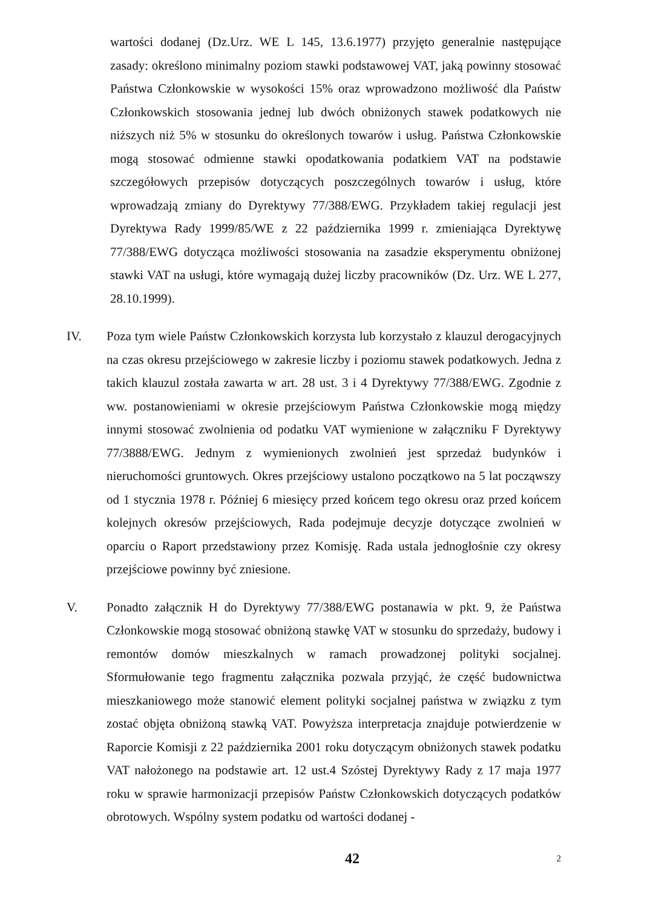wartości dodanej (Dz.Urz. WE L 145, 13.6.1977) przyjęto generalnie następujące zasady: określono minimalny poziom stawki podstawowej VAT, jaką powinny stosować Państwa Członkowskie w wysokości 15% oraz wprowadzono możliwość dla Państw Członkowskich stosowania jednej lub dwóch obniżonych stawek podatkowych nie niższych niż 5% w stosunku do określonych towarów i usług. Państwa Członkowskie mogą stosować odmienne stawki opodatkowania podatkiem VAT na podstawie szczegółowych przepisów dotyczących poszczególnych towarów i usług, które wprowadzają zmiany do Dyrektywy 77/388/EWG. Przykładem takiej regulacji jest Dyrektywa Rady 1999/85/WE z 22 października 1999 r. zmieniająca Dyrektywę 77/388/EWG dotycząca możliwości stosowania na zasadzie eksperymentu obniżonej stawki VAT na usługi, które wymagają dużej liczby pracowników (Dz. Urz. WE L 277, 28.10.1999).
IV. Poza tym wiele Państw Członkowskich korzysta lub korzystało z klauzul derogacyjnych na czas okresu przejściowego w zakresie liczby i poziomu stawek podatkowych. Jedna z takich klauzul została zawarta w art. 28 ust. 3 i 4 Dyrektywy 77/388/EWG. Zgodnie z ww. postanowieniami w okresie przejściowym Państwa Członkowskie mogą między innymi stosować zwolnienia od podatku VAT wymienione w załączniku F Dyrektywy 77/3888/EWG. Jednym z wymienionych zwolnień jest sprzedaż budynków i nieruchomości gruntowych. Okres przejściowy ustalono początkowo na 5 lat począwszy od 1 stycznia 1978 r. Później 6 miesięcy przed końcem tego okresu oraz przed końcem kolejnych okresów przejściowych, Rada podejmuje decyzje dotyczące zwolnień w oparciu o Raport przedstawiony przez Komisję. Rada ustala jednogłośnie czy okresy przejściowe powinny być zniesione.
V. Ponadto załącznik H do Dyrektywy 77/388/EWG postanawia w pkt. 9, że Państwa Członkowskie mogą stosować obniżoną stawkę VAT w stosunku do sprzedaży, budowy i remontów domów mieszkalnych w ramach prowadzonej polityki socjalnej. Sformułowanie tego fragmentu załącznika pozwala przyjąć, że część budownictwa mieszkaniowego może stanowić element polityki socjalnej państwa w związku z tym zostać objęta obniżoną stawką VAT. Powyższa interpretacja znajduje potwierdzenie w Raporcie Komisji z 22 października 2001 roku dotyczącym obniżonych stawek podatku VAT nałożonego na podstawie art. 12 ust.4 Szóstej Dyrektywy Rady z 17 maja 1977 roku w sprawie harmonizacji przepisów Państw Członkowskich dotyczących podatków obrotowych. Wspólny system podatku od wartości dodanej -
42 2